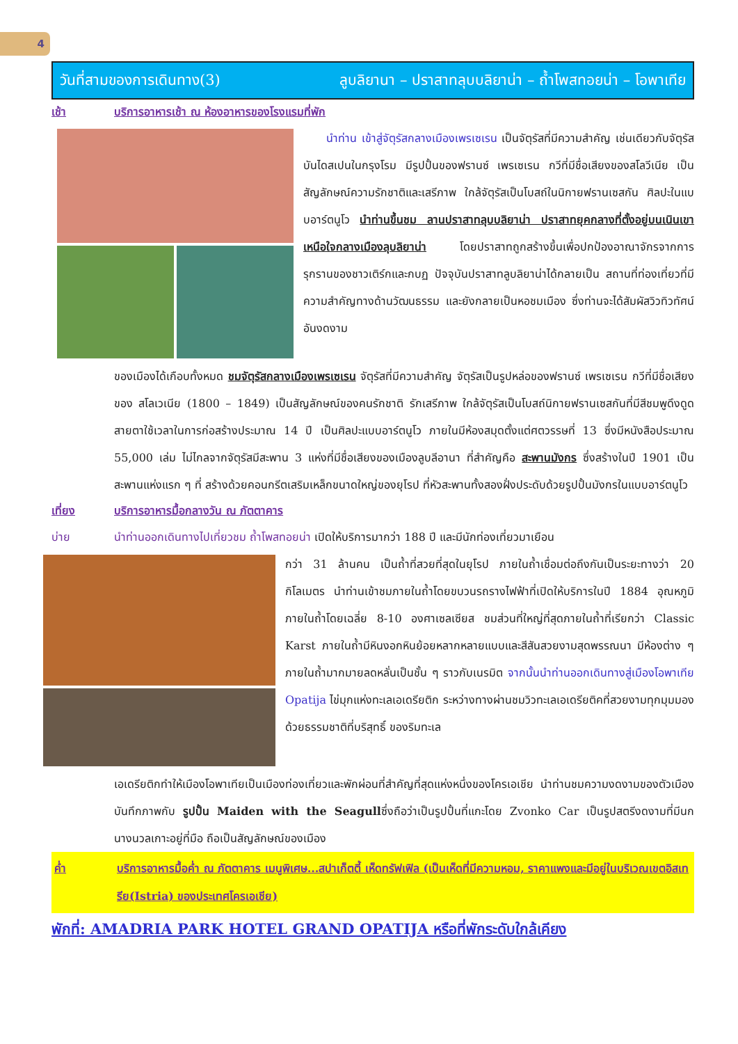4
วันที่สามของการเดินทาง(3) ลูบลิยานา – ปราสาทลุบบลิยาน่า – ถ้ำโพสทอยน่า – โอพาเทีย
เช้า บริการอาหารเช้า ณ ห้องอาหารของโรงแรมที่พัก
นำท่าน เข้าสู่จัตุรัสกลางเมืองเพรเซเรน เป็นจัตุรัสที่มีความสำคัญ เช่นเดียวกับจัตุรัสบันไดสเปนในกรุงโรม มีรูปปั้นของฟรานซ์ เพรเซเรน กวีที่มีชื่อเสียงของสโลวีเนีย เป็นสัญลักษณ์ความรักชาติและเสรีภาพ ใกล้จัตุรัสเป็นโบสถ์ในนิกายฟรานเซสกัน ศิลปะในแบบอาร์ตนูโว นำท่านขึ้นชม ลานปราสาทลุบบลิยาน่า ปราสาทยุคกลางที่ตั้งอยู่บนเนินเขาเหนือใจกลางเมืองลุบลิยาน่า โดยปราสาทถูกสร้างขึ้นเพื่อปกป้องอาณาจักรจากการรุกรานของชาวเติร์กและกบฏ ปัจจุบันปราสาทลูบลิยาน่าได้กลายเป็น สถานที่ท่องเที่ยวที่มี ความสำคัญทางด้านวัฒนธรรม และยังกลายเป็นหอชมเมือง ซึ่งท่านจะได้สัมผัสวิวทิวทัศน์อันงดงาม
ของเมืองได้เกือบทั้งหมด ชมจัตุรัสกลางเมืองเพรเซเรน จัตุรัสที่มีความสำคัญ จัตุรัสเป็นรูปหล่อของฟรานซ์ เพรเซเรน กวีที่มีชื่อเสียงของ สโลเวเนีย (1800 – 1849) เป็นสัญลักษณ์ของคนรักชาติ รักเสรีภาพ ใกล้จัตุรัสเป็นโบสถ์นิกายฟรานเซสกันที่มีสีชมพูดึงดูดสายตาใช้เวลาในการก่อสร้างประมาณ 14 ปี เป็นศิลปะแบบอาร์ตนูโว ภายในมีห้องสมุดตั้งแต่ศตวรรษที่ 13 ซึ่งมีหนังสือประมาณ 55,000 เล่ม ไม่ไกลจากจัตุรัสมีสะพาน 3 แห่งที่มีชื่อเสียงของเมืองลูบลีอานา ที่สำคัญคือ สะพานมังกร ซึ่งสร้างในปี 1901 เป็นสะพานแห่งแรก ๆ ที่ สร้างด้วยคอนกรีตเสริมเหล็กขนาดใหญ่ของยุโรป ที่หัวสะพานทั้งสองฝั่งประดับด้วยรูปปั้นมังกรในแบบอาร์ตนูโว
เที่ยง บริการอาหารมื้อกลางวัน ณ ภัตตาคาร
บ่าย นำท่านออกเดินทางไปเที่ยวชม ถ้ำโพสทอยน่า เปิดให้บริการมากว่า 188 ปี และมีนักท่องเที่ยวมาเยือน
กว่า 31 ล้านคน เป็นถ้ำที่สวยที่สุดในยุโรป ภายในถ้ำเชื่อมต่อถึงกันเป็นระยะทางว่า 20 กิโลเมตร นำท่านเข้าชมภายในถ้ำโดยขบวนรถรางไฟฟ้าที่เปิดให้บริการในปี 1884 อุณหภูมิภายในถ้ำโดยเฉลี่ย 8-10 องศาเซลเซียส ชมส่วนที่ใหญ่ที่สุดภายในถ้ำที่เรียกว่า Classic Karst ภายในถ้ำมีหินงอกหินย้อยหลากหลายแบบและสีสันสวยงามสุดพรรณนา มีห้องต่าง ๆ ภายในถ้ำมากมายลดหลั่นเป็นชั้น ๆ ราวกับเนรมิต จากนั้นนำท่านออกเดินทางสู่เมืองโอพาเทีย Opatija ไข่มุกแห่งทะเลเอเดรียติก ระหว่างทางผ่านชมวิวทะเลเอเดรียติคที่สวยงามทุกมุมมอง ด้วยธรรมชาติที่บริสุทธิ์ ของริมทะเล
เอเดรียติกทำให้เมืองโอพาเทียเป็นเมืองท่องเที่ยวและพักผ่อนที่สำคัญที่สุดแห่งหนึ่งของโครเอเชีย นำท่านชมความงดงามของตัวเมือง บันทึกภาพกับ รูปปั้น Maiden with the Seagullซึ่งถือว่าเป็นรูปปั้นที่แกะโดย Zvonko Car เป็นรูปสตรีงดงามที่มีนกนางนวลเกาะอยู่ที่มือ ถือเป็นสัญลักษณ์ของเมือง
ค่ำ บริการอาหารมื้อค่ำ ณ ภัตตาคาร เมนูพิเศษ...สปาเก็ตตี้ เห็ดทรัฟเฟิล (เป็นเห็ดที่มีความหอม, ราคาแพงและมีอยู่ในบริเวณเขตอิสเทรีย(Istria) ของประเทศโครเอเชีย)
พักที่: AMADRIA PARK HOTEL GRAND OPATIJA หรือที่พักระดับใกล้เคียง